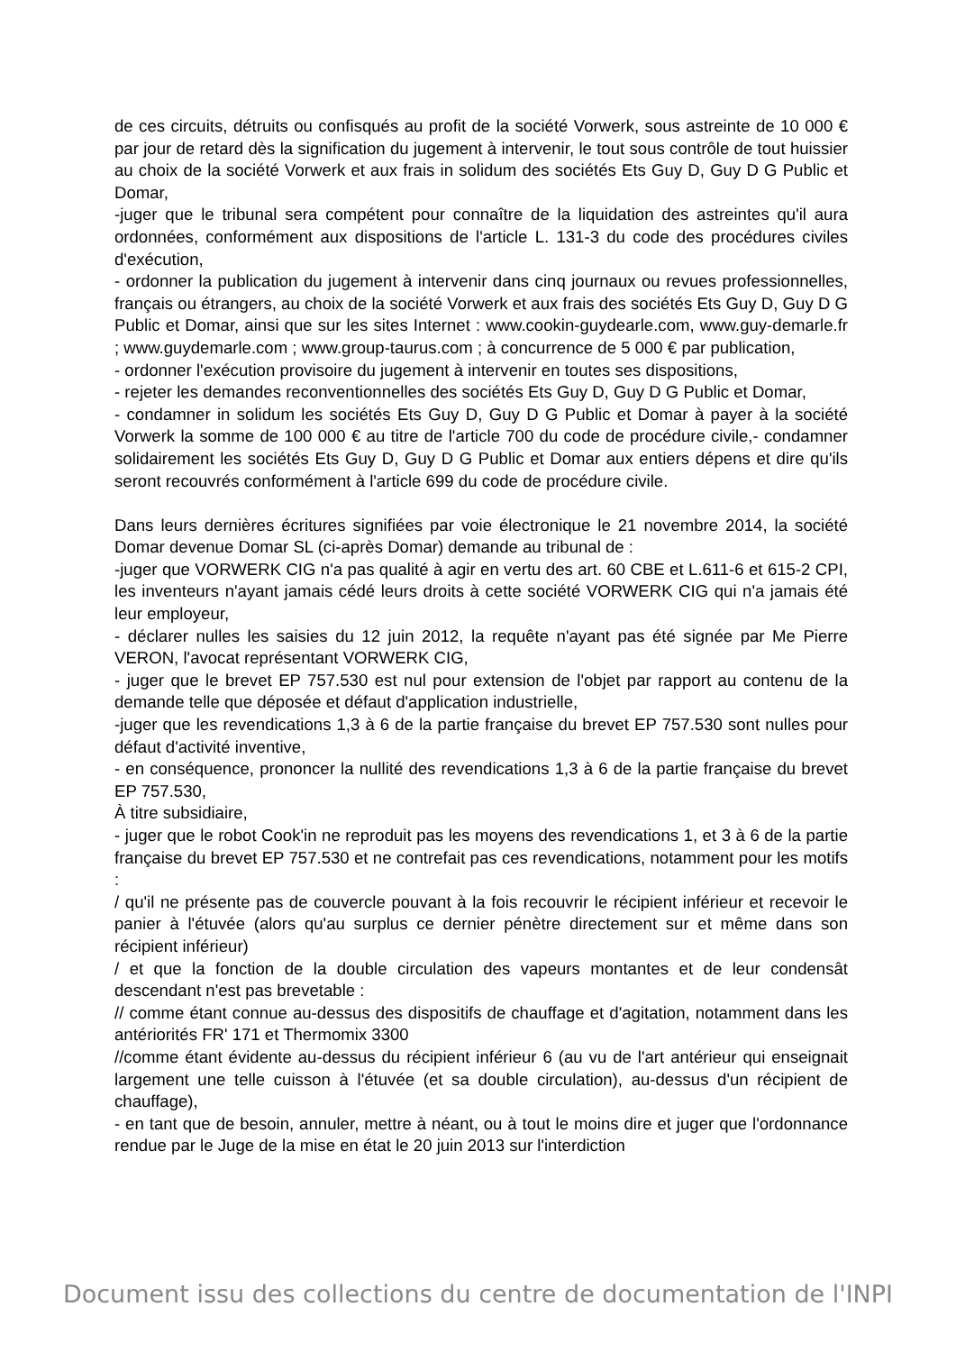de ces circuits, détruits ou confisqués au profit de la société Vorwerk, sous astreinte de 10 000 € par jour de retard dès la signification du jugement à intervenir, le tout sous contrôle de tout huissier au choix de la société Vorwerk et aux frais in solidum des sociétés Ets Guy D, Guy D G Public et Domar,
-juger que le tribunal sera compétent pour connaître de la liquidation des astreintes qu'il aura ordonnées, conformément aux dispositions de l'article L. 131-3 du code des procédures civiles d'exécution,
- ordonner la publication du jugement à intervenir dans cinq journaux ou revues professionnelles, français ou étrangers, au choix de la société Vorwerk et aux frais des sociétés Ets Guy D, Guy D G Public et Domar, ainsi que sur les sites Internet : www.cookin-guydearle.com, www.guy-demarle.fr ; www.guydemarle.com ; www.group-taurus.com ; à concurrence de 5 000 € par publication,
- ordonner l'exécution provisoire du jugement à intervenir en toutes ses dispositions,
- rejeter les demandes reconventionnelles des sociétés Ets Guy D, Guy D G Public et Domar,
- condamner in solidum les sociétés Ets Guy D, Guy D G Public et Domar à payer à la société Vorwerk la somme de 100 000 € au titre de l'article 700 du code de procédure civile,- condamner solidairement les sociétés Ets Guy D, Guy D G Public et Domar aux entiers dépens et dire qu'ils seront recouvrés conformément à l'article 699 du code de procédure civile.
Dans leurs dernières écritures signifiées par voie électronique le 21 novembre 2014, la société Domar devenue Domar SL (ci-après Domar) demande au tribunal de :
-juger que VORWERK CIG n'a pas qualité à agir en vertu des art. 60 CBE et L.611-6 et 615-2 CPI, les inventeurs n'ayant jamais cédé leurs droits à cette société VORWERK CIG qui n'a jamais été leur employeur,
- déclarer nulles les saisies du 12 juin 2012, la requête n'ayant pas été signée par Me Pierre VERON, l'avocat représentant VORWERK CIG,
- juger que le brevet EP 757.530 est nul pour extension de l'objet par rapport au contenu de la demande telle que déposée et défaut d'application industrielle,
-juger que les revendications 1,3 à 6 de la partie française du brevet EP 757.530 sont nulles pour défaut d'activité inventive,
- en conséquence, prononcer la nullité des revendications 1,3 à 6 de la partie française du brevet EP 757.530,
À titre subsidiaire,
- juger que le robot Cook'in ne reproduit pas les moyens des revendications 1, et 3 à 6 de la partie française du brevet EP 757.530 et ne contrefait pas ces revendications, notamment pour les motifs :
/ qu'il ne présente pas de couvercle pouvant à la fois recouvrir le récipient inférieur et recevoir le panier à l'étuvée (alors qu'au surplus ce dernier pénètre directement sur et même dans son récipient inférieur)
/ et que la fonction de la double circulation des vapeurs montantes et de leur condensât descendant n'est pas brevetable :
// comme étant connue au-dessus des dispositifs de chauffage et d'agitation, notamment dans les antériorités FR' 171 et Thermomix 3300
//comme étant évidente au-dessus du récipient inférieur 6 (au vu de l'art antérieur qui enseignait largement une telle cuisson à l'étuvée (et sa double circulation), au-dessus d'un récipient de chauffage),
- en tant que de besoin, annuler, mettre à néant, ou à tout le moins dire et juger que l'ordonnance rendue par le Juge de la mise en état le 20 juin 2013 sur l'interdiction
Document issu des collections du centre de documentation de l'INPI